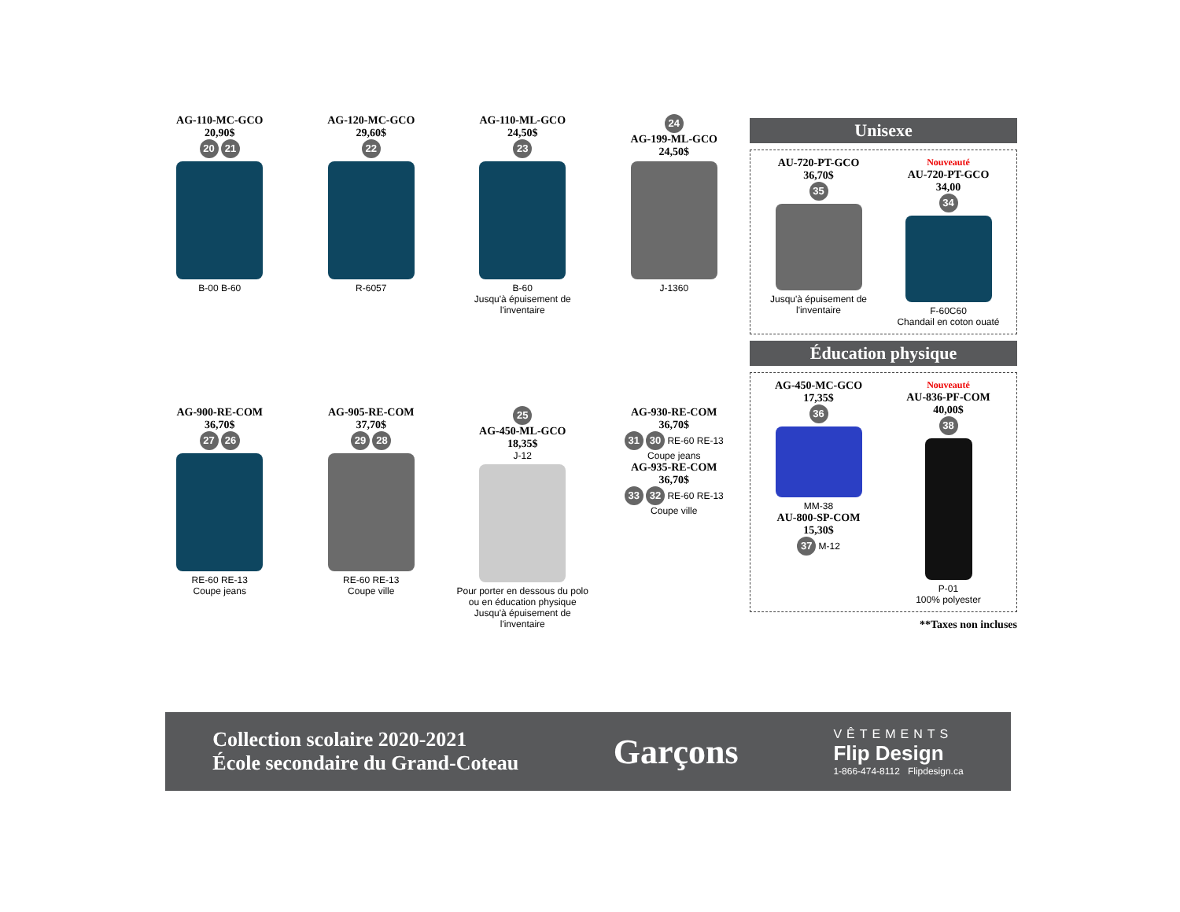AG-110-MC-GCO
20,90$
20 21
B-00 B-60
AG-120-MC-GCO
29,60$
22
R-6057
AG-110-ML-GCO
24,50$
23
B-60
Jusqu'à épuisement de l'inventaire
24
AG-199-ML-GCO
24,50$
J-1360
AG-900-RE-COM
36,70$
27 26
RE-60 RE-13
Coupe jeans
AG-905-RE-COM
37,70$
29 28
RE-60 RE-13
Coupe ville
25
AG-450-ML-GCO
18,35$
J-12
Pour porter en dessous du polo ou en éducation physique
Jusqu'à épuisement de l'inventaire
AG-930-RE-COM
36,70$
31 30 RE-60 RE-13
Coupe jeans
AG-935-RE-COM
36,70$
33 32 RE-60 RE-13
Coupe ville
Unisexe
AU-720-PT-GCO
36,70$
35
Jusqu'à épuisement de l'inventaire
Nouveauté
AU-720-PT-GCO
34,00
34
F-60C60
Chandail en coton ouaté
Éducation physique
AG-450-MC-GCO
17,35$
36
MM-38
AU-800-SP-COM
15,30$
37 M-12
Nouveauté
AU-836-PF-COM
40,00$
38
P-01
100% polyester
**Taxes non incluses
Collection scolaire 2020-2021
École secondaire du Grand-Coteau
Garçons
VÊTEMENTS
Flip Design
1-866-474-8112 Flipdesign.ca